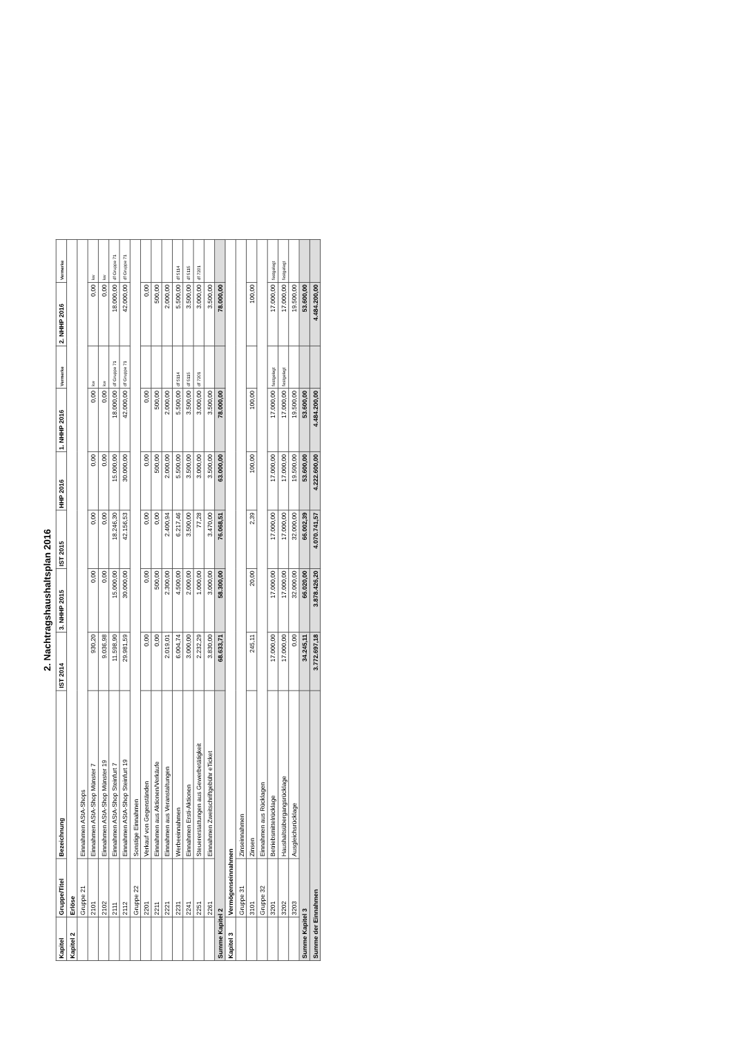2. Nachtragshaushaltsplan 2016
| Kapitel | Gruppe/Titel | Bezeichnung | IST 2014 | 3. NHHP 2015 | IST 2015 | HHP 2016 | 1. NHHP 2016 | Vermerke | 2. NHHP 2016 | Vermerke |
| --- | --- | --- | --- | --- | --- | --- | --- | --- | --- | --- |
| Kapitel 2 | Erlöse | | | | | | | | | |
| | Gruppe 21 | Einnahmen AStA-Shops | | | | | | | | |
| | 2101 | Einnahmen AStA-Shop Münster 7 | 930,20 | 0,00 | 0,00 | 0,00 | 0,00 | kw | 0,00 | kw |
| | 2102 | Einnahmen AStA-Shop Münster 19 | 9.036,98 | 0,00 | 0,00 | 0,00 | 0,00 | kw | 0,00 | kw |
| | 2111 | Einnahmen AStA-Shop Steinfurt 7 | 11.598,90 | 15.000,00 | 18.246,30 | 15.000,00 | 18.000,00 | df Gruppe 71 | 18.000,00 | df Gruppe 71 |
| | 2112 | Einnahmen AStA-Shop Steinfurt 19 | 29.981,59 | 30.000,00 | 42.156,53 | 30.000,00 | 42.000,00 | df Gruppe 71 | 42.000,00 | df Gruppe 71 |
| | Gruppe 22 | Sonstige Einnahmen | | | | | | | | |
| | 2201 | Verkauf von Gegenständen | 0,00 | 0,00 | 0,00 | 0,00 | 0,00 | | 0,00 | |
| | 2211 | Einnahmen aus Aktionen/Verkäufe | 0,00 | 500,00 | 0,00 | 500,00 | 500,00 | | 500,00 | |
| | 2221 | Einnahmen aus Veranstaltungen | 2.019,01 | 2.300,00 | 2.400,94 | 2.000,00 | 2.000,00 | | 2.000,00 | |
| | 2231 | Werbeeinnahmen | 6.004,74 | 4.500,00 | 6.217,46 | 5.500,00 | 5.500,00 | df 5114 | 5.500,00 | df 5114 |
| | 2241 | Einnahmen Ersti-Aktionen | 3.000,00 | 2.000,00 | 3.500,00 | 3.500,00 | 3.500,00 | df 5115 | 3.500,00 | df 5115 |
| | 2251 | Steuererstattungen aus Gewerbetätigkeit | 2.232,29 | 1.000,00 | 77,28 | 3.000,00 | 3.000,00 | df 7201 | 3.000,00 | df 7201 |
| | 2261 | Einnahmen Zweitschriftgebühr eTicket | 3.830,00 | 3.000,00 | 3.470,00 | 3.500,00 | 3.500,00 | | 3.500,00 | |
| Summe Kapitel 2 | | | 68.633,71 | 58.300,00 | 76.068,51 | 63.000,00 | 78.000,00 | | 78.000,00 | |
| Kapitel 3 | Vermögenseinnahmen | | | | | | | | | |
| | Gruppe 31 | Zinseinnahmen | | | | | | | | |
| | 3101 | Zinsen | 245,11 | 20,00 | 2,39 | 100,00 | 100,00 | | 100,00 | |
| | Gruppe 32 | Einnahmen aus Rücklagen | | | | | | | | |
| | 3201 | Betriebsmittelrücklage | 17.000,00 | 17.000,00 | 17.000,00 | 17.000,00 | 17.000,00 | festgelegt | 17.000,00 | festgelegt |
| | 3202 | Haushaltsübergangsrücklage | 17.000,00 | 17.000,00 | 17.000,00 | 17.000,00 | 17.000,00 | festgelegt | 17.000,00 | festgelegt |
| | 3203 | Ausgleichsrücklage | 0,00 | 32.000,00 | 32.000,00 | 19.500,00 | 19.500,00 | | 19.500,00 | |
| Summe Kapitel 3 | | | 34.245,11 | 66.020,00 | 66.002,39 | 53.600,00 | 53.600,00 | | 53.600,00 | |
| Summe der Einnahmen | | | 3.772.697,18 | 3.878.426,20 | 4.070.741,57 | 4.222.600,00 | 4.484.200,00 | | 4.484.200,00 | |